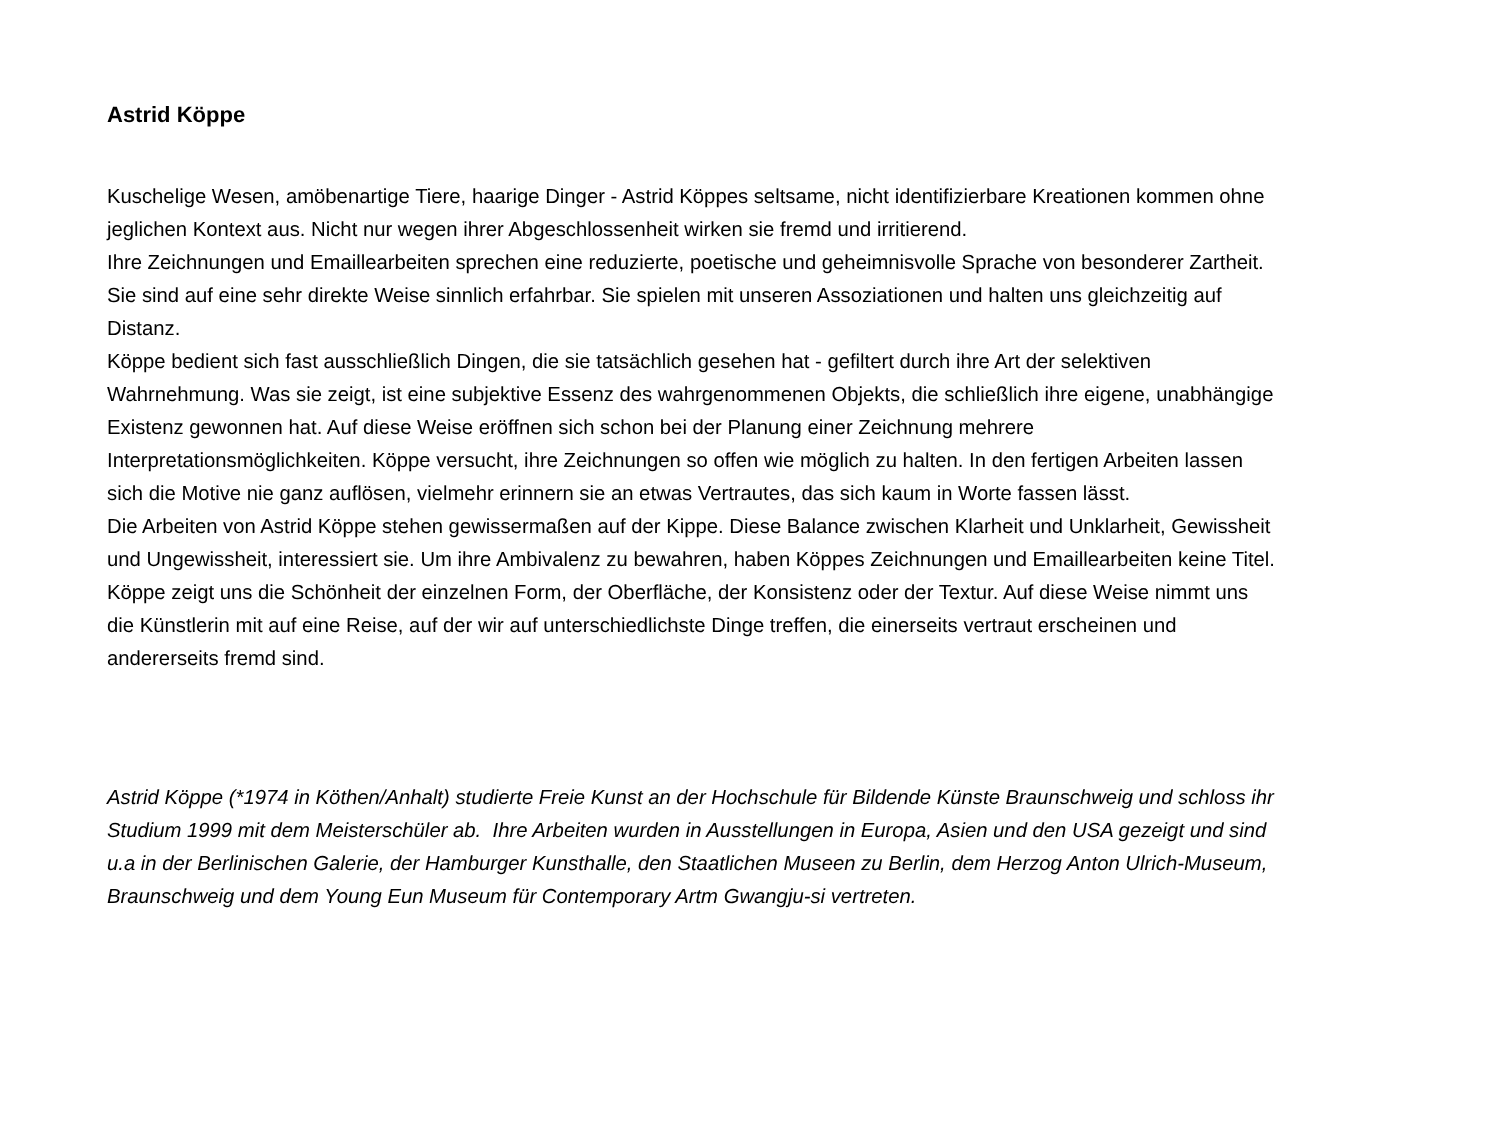Astrid Köppe
Kuschelige Wesen, amöbenartige Tiere, haarige Dinger - Astrid Köppes seltsame, nicht identifizierbare Kreationen kommen ohne jeglichen Kontext aus. Nicht nur wegen ihrer Abgeschlossenheit wirken sie fremd und irritierend.
Ihre Zeichnungen und Emaillearbeiten sprechen eine reduzierte, poetische und geheimnisvolle Sprache von besonderer Zartheit. Sie sind auf eine sehr direkte Weise sinnlich erfahrbar. Sie spielen mit unseren Assoziationen und halten uns gleichzeitig auf Distanz.
Köppe bedient sich fast ausschließlich Dingen, die sie tatsächlich gesehen hat - gefiltert durch ihre Art der selektiven Wahrnehmung. Was sie zeigt, ist eine subjektive Essenz des wahrgenommenen Objekts, die schließlich ihre eigene, unabhängige Existenz gewonnen hat. Auf diese Weise eröffnen sich schon bei der Planung einer Zeichnung mehrere Interpretationsmöglichkeiten. Köppe versucht, ihre Zeichnungen so offen wie möglich zu halten. In den fertigen Arbeiten lassen sich die Motive nie ganz auflösen, vielmehr erinnern sie an etwas Vertrautes, das sich kaum in Worte fassen lässt.
Die Arbeiten von Astrid Köppe stehen gewissermaßen auf der Kippe. Diese Balance zwischen Klarheit und Unklarheit, Gewissheit und Ungewissheit, interessiert sie. Um ihre Ambivalenz zu bewahren, haben Köppes Zeichnungen und Emaillearbeiten keine Titel.
Köppe zeigt uns die Schönheit der einzelnen Form, der Oberfläche, der Konsistenz oder der Textur. Auf diese Weise nimmt uns die Künstlerin mit auf eine Reise, auf der wir auf unterschiedlichste Dinge treffen, die einerseits vertraut erscheinen und andererseits fremd sind.
Astrid Köppe (*1974 in Köthen/Anhalt) studierte Freie Kunst an der Hochschule für Bildende Künste Braunschweig und schloss ihr Studium 1999 mit dem Meisterschüler ab. Ihre Arbeiten wurden in Ausstellungen in Europa, Asien und den USA gezeigt und sind u.a in der Berlinischen Galerie, der Hamburger Kunsthalle, den Staatlichen Museen zu Berlin, dem Herzog Anton Ulrich-Museum, Braunschweig und dem Young Eun Museum für Contemporary Artm Gwangju-si vertreten.